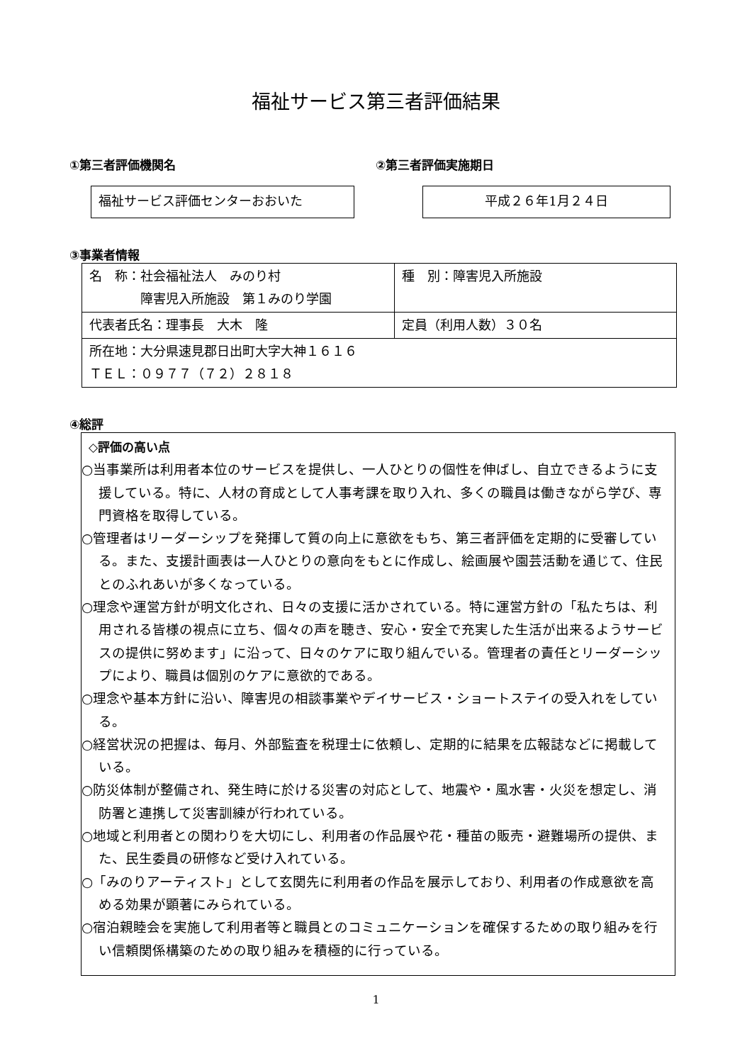福祉サービス第三者評価結果
①第三者評価機関名
福祉サービス評価センターおおいた
②第三者評価実施期日
平成２６年1月２４日
③事業者情報
| 名 称：社会福祉法人 みのり村 障害児入所施設 第１みのり学園 | 種 別：障害児入所施設 |
| 代表者氏名：理事長 大木 隆 | 定員（利用人数）３０名 |
| 所在地：大分県速見郡日出町大字大神１６１６ ＴＥＬ：０９７７（７２）２８１８ | |
④総評
◇評価の高い点
○当事業所は利用者本位のサービスを提供し、一人ひとりの個性を伸ばし、自立できるように支援している。特に、人材の育成として人事考課を取り入れ、多くの職員は働きながら学び、専門資格を取得している。
○管理者はリーダーシップを発揮して質の向上に意欲をもち、第三者評価を定期的に受審している。また、支援計画表は一人ひとりの意向をもとに作成し、絵画展や園芸活動を通じて、住民とのふれあいが多くなっている。
○理念や運営方針が明文化され、日々の支援に活かされている。特に運営方針の「私たちは、利用される皆様の視点に立ち、個々の声を聴き、安心・安全で充実した生活が出来るようサービスの提供に努めます」に沿って、日々のケアに取り組んでいる。管理者の責任とリーダーシップにより、職員は個別のケアに意欲的である。
○理念や基本方針に沿い、障害児の相談事業やデイサービス・ショートステイの受入れをしている。
○経営状況の把握は、毎月、外部監査を税理士に依頼し、定期的に結果を広報誌などに掲載している。
○防災体制が整備され、発生時に於ける災害の対応として、地震や・風水害・火災を想定し、消防署と連携して災害訓練が行われている。
○地域と利用者との関わりを大切にし、利用者の作品展や花・種苗の販売・避難場所の提供、また、民生委員の研修など受け入れている。
○「みのりアーティスト」として玄関先に利用者の作品を展示しており、利用者の作成意欲を高める効果が顕著にみられている。
○宿泊親睦会を実施して利用者等と職員とのコミュニケーションを確保するための取り組みを行い信頼関係構築のための取り組みを積極的に行っている。
1